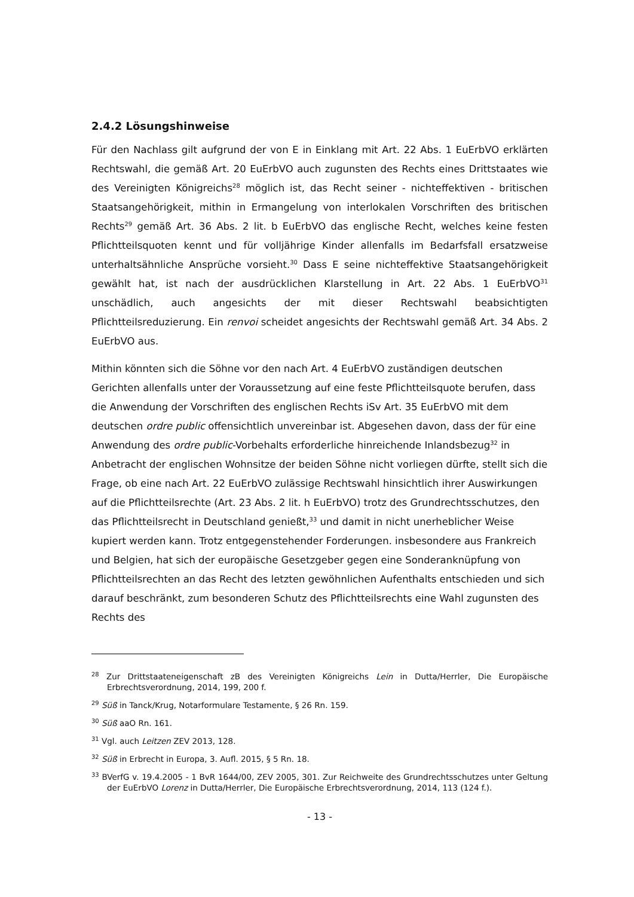2.4.2 Lösungshinweise
Für den Nachlass gilt aufgrund der von E in Einklang mit Art. 22 Abs. 1 EuErbVO erklärten Rechtswahl, die gemäß Art. 20 EuErbVO auch zugunsten des Rechts eines Drittstaates wie des Vereinigten Königreichs<sup>28</sup> möglich ist, das Recht seiner - nichteffektiven - britischen Staatsangehörigkeit, mithin in Ermangelung von interlokalen Vorschriften des britischen Rechts<sup>29</sup> gemäß Art. 36 Abs. 2 lit. b EuErbVO das englische Recht, welches keine festen Pflichtteilsquoten kennt und für volljährige Kinder allenfalls im Bedarfsfall ersatzweise unterhaltsähnliche Ansprüche vorsieht.<sup>30</sup> Dass E seine nichteffektive Staatsangehörigkeit gewählt hat, ist nach der ausdrücklichen Klarstellung in Art. 22 Abs. 1 EuErbVO<sup>31</sup> unschädlich, auch angesichts der mit dieser Rechtswahl beabsichtigten Pflichtteilsreduzierung. Ein renvoi scheidet angesichts der Rechtswahl gemäß Art. 34 Abs. 2 EuErbVO aus.
Mithin könnten sich die Söhne vor den nach Art. 4 EuErbVO zuständigen deutschen Gerichten allenfalls unter der Voraussetzung auf eine feste Pflichtteilsquote berufen, dass die Anwendung der Vorschriften des englischen Rechts iSv Art. 35 EuErbVO mit dem deutschen ordre public offensichtlich unvereinbar ist. Abgesehen davon, dass der für eine Anwendung des ordre public-Vorbehalts erforderliche hinreichende Inlandsbezug<sup>32</sup> in Anbetracht der englischen Wohnsitze der beiden Söhne nicht vorliegen dürfte, stellt sich die Frage, ob eine nach Art. 22 EuErbVO zulässige Rechtswahl hinsichtlich ihrer Auswirkungen auf die Pflichtteilsrechte (Art. 23 Abs. 2 lit. h EuErbVO) trotz des Grundrechtsschutzes, den das Pflichtteilsrecht in Deutschland genießt,<sup>33</sup> und damit in nicht unerheblicher Weise kupiert werden kann. Trotz entgegenstehender Forderungen. insbesondere aus Frankreich und Belgien, hat sich der europäische Gesetzgeber gegen eine Sonderanknüpfung von Pflichtteilsrechten an das Recht des letzten gewöhnlichen Aufenthalts entschieden und sich darauf beschränkt, zum besonderen Schutz des Pflichtteilsrechts eine Wahl zugunsten des Rechts des
<sup>28</sup> Zur Drittstaateneigenschaft zB des Vereinigten Königreichs Lein in Dutta/Herrler, Die Europäische Erbrechtsverordnung, 2014, 199, 200 f.
<sup>29</sup> Süß in Tanck/Krug, Notarformulare Testamente, § 26 Rn. 159.
<sup>30</sup> Süß aaO Rn. 161.
<sup>31</sup> Vgl. auch Leitzen ZEV 2013, 128.
<sup>32</sup> Süß in Erbrecht in Europa, 3. Aufl. 2015, § 5 Rn. 18.
<sup>33</sup> BVerfG v. 19.4.2005 - 1 BvR 1644/00, ZEV 2005, 301. Zur Reichweite des Grundrechtsschutzes unter Geltung der EuErbVO Lorenz in Dutta/Herrler, Die Europäische Erbrechtsverordnung, 2014, 113 (124 f.).
- 13 -